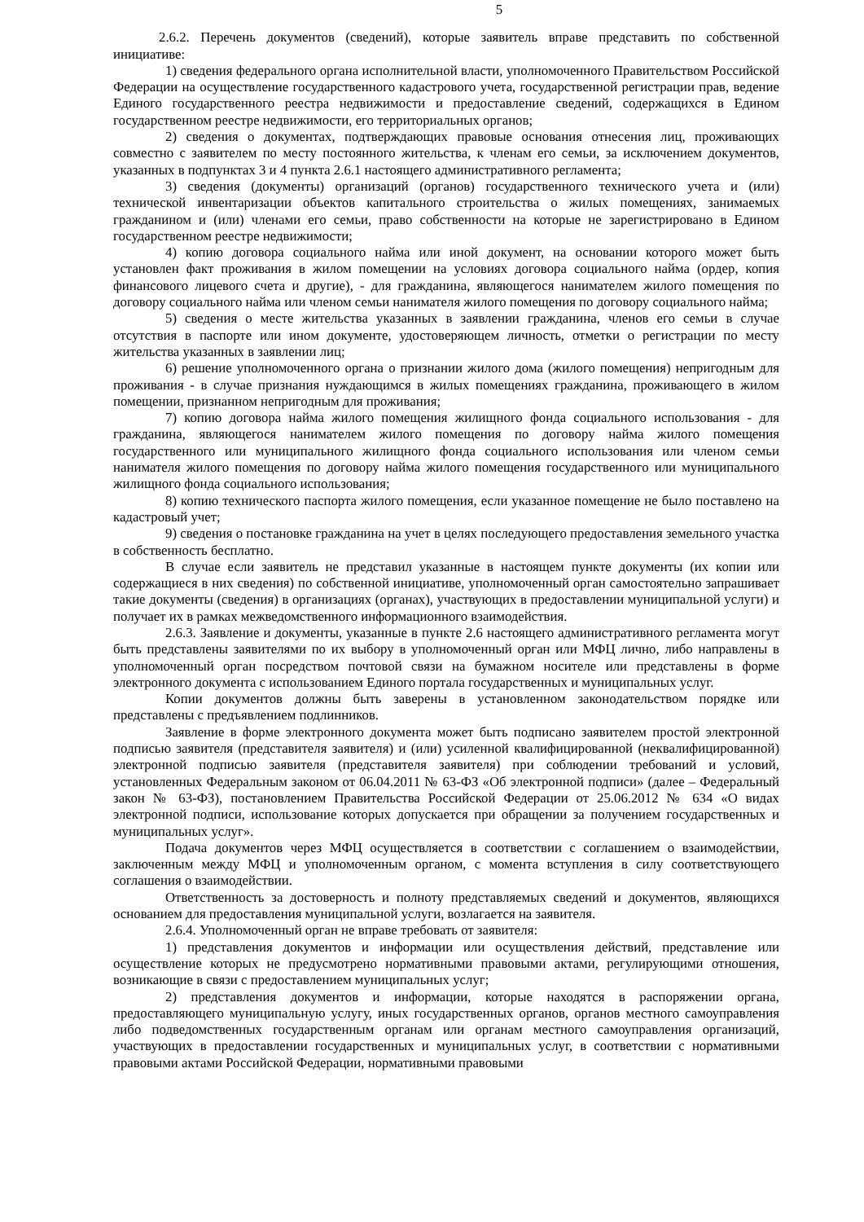5
2.6.2. Перечень документов (сведений), которые заявитель вправе представить по собственной инициативе:
1) сведения федерального органа исполнительной власти, уполномоченного Правительством Российской Федерации на осуществление государственного кадастрового учета, государственной регистрации прав, ведение Единого государственного реестра недвижимости и предоставление сведений, содержащихся в Едином государственном реестре недвижимости, его территориальных органов;
2) сведения о документах, подтверждающих правовые основания отнесения лиц, проживающих совместно с заявителем по месту постоянного жительства, к членам его семьи, за исключением документов, указанных в подпунктах 3 и 4 пункта 2.6.1 настоящего административного регламента;
3) сведения (документы) организаций (органов) государственного технического учета и (или) технической инвентаризации объектов капитального строительства о жилых помещениях, занимаемых гражданином и (или) членами его семьи, право собственности на которые не зарегистрировано в Едином государственном реестре недвижимости;
4) копию договора социального найма или иной документ, на основании которого может быть установлен факт проживания в жилом помещении на условиях договора социального найма (ордер, копия финансового лицевого счета и другие), - для гражданина, являющегося нанимателем жилого помещения по договору социального найма или членом семьи нанимателя жилого помещения по договору социального найма;
5) сведения о месте жительства указанных в заявлении гражданина, членов его семьи в случае отсутствия в паспорте или ином документе, удостоверяющем личность, отметки о регистрации по месту жительства указанных в заявлении лиц;
6) решение уполномоченного органа о признании жилого дома (жилого помещения) непригодным для проживания - в случае признания нуждающимся в жилых помещениях гражданина, проживающего в жилом помещении, признанном непригодным для проживания;
7) копию договора найма жилого помещения жилищного фонда социального использования - для гражданина, являющегося нанимателем жилого помещения по договору найма жилого помещения государственного или муниципального жилищного фонда социального использования или членом семьи нанимателя жилого помещения по договору найма жилого помещения государственного или муниципального жилищного фонда социального использования;
8) копию технического паспорта жилого помещения, если указанное помещение не было поставлено на кадастровый учет;
9) сведения о постановке гражданина на учет в целях последующего предоставления земельного участка в собственность бесплатно.
В случае если заявитель не представил указанные в настоящем пункте документы (их копии или содержащиеся в них сведения) по собственной инициативе, уполномоченный орган самостоятельно запрашивает такие документы (сведения) в организациях (органах), участвующих в предоставлении муниципальной услуги) и получает их в рамках межведомственного информационного взаимодействия.
2.6.3. Заявление и документы, указанные в пункте 2.6 настоящего административного регламента могут быть представлены заявителями по их выбору в уполномоченный орган или МФЦ лично, либо направлены в уполномоченный орган посредством почтовой связи на бумажном носителе или представлены в форме электронного документа с использованием Единого портала государственных и муниципальных услуг.
Копии документов должны быть заверены в установленном законодательством порядке или представлены с предъявлением подлинников.
Заявление в форме электронного документа может быть подписано заявителем простой электронной подписью заявителя (представителя заявителя) и (или) усиленной квалифицированной (неквалифицированной) электронной подписью заявителя (представителя заявителя) при соблюдении требований и условий, установленных Федеральным законом от 06.04.2011 № 63-ФЗ «Об электронной подписи» (далее – Федеральный закон № 63-ФЗ), постановлением Правительства Российской Федерации от 25.06.2012 № 634 «О видах электронной подписи, использование которых допускается при обращении за получением государственных и муниципальных услуг».
Подача документов через МФЦ осуществляется в соответствии с соглашением о взаимодействии, заключенным между МФЦ и уполномоченным органом, с момента вступления в силу соответствующего соглашения о взаимодействии.
Ответственность за достоверность и полноту представляемых сведений и документов, являющихся основанием для предоставления муниципальной услуги, возлагается на заявителя.
2.6.4. Уполномоченный орган не вправе требовать от заявителя:
1) представления документов и информации или осуществления действий, представление или осуществление которых не предусмотрено нормативными правовыми актами, регулирующими отношения, возникающие в связи с предоставлением муниципальных услуг;
2) представления документов и информации, которые находятся в распоряжении органа, предоставляющего муниципальную услугу, иных государственных органов, органов местного самоуправления либо подведомственных государственным органам или органам местного самоуправления организаций, участвующих в предоставлении государственных и муниципальных услуг, в соответствии с нормативными правовыми актами Российской Федерации, нормативными правовыми